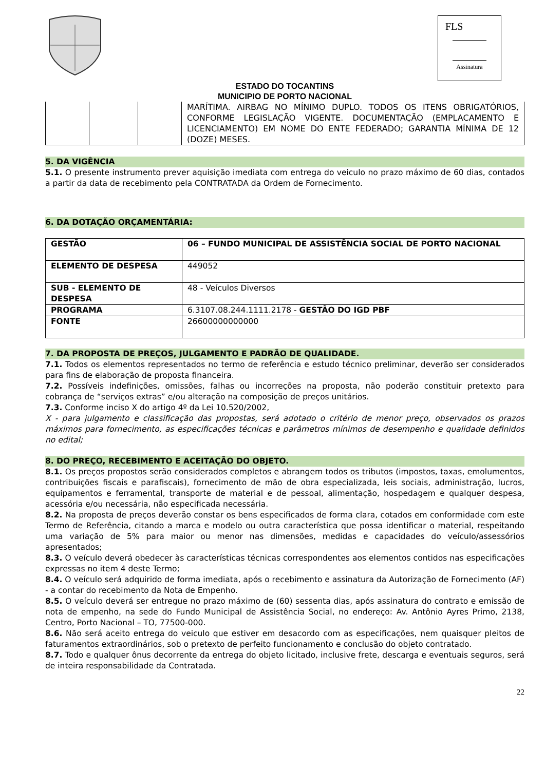FLS
Assinatura
ESTADO DO TOCANTINS
MUNICIPIO DE PORTO NACIONAL
| | | | MARÍTIMA. AIRBAG NO MÍNIMO DUPLO. TODOS OS ITENS OBRIGATÓRIOS, CONFORME LEGISLAÇÃO VIGENTE. DOCUMENTAÇÃO (EMPLACAMENTO E LICENCIAMENTO) EM NOME DO ENTE FEDERADO; GARANTIA MÍNIMA DE 12 (DOZE) MESES. |
5. DA VIGÊNCIA
5.1. O presente instrumento prever aquisição imediata com entrega do veiculo no prazo máximo de 60 dias, contados a partir da data de recebimento pela CONTRATADA da Ordem de Fornecimento.
6. DA DOTAÇÃO ORÇAMENTÁRIA:
| GESTÃO | 06 – FUNDO MUNICIPAL DE ASSISTÊNCIA SOCIAL DE PORTO NACIONAL |
| ELEMENTO DE DESPESA | 449052 |
| SUB - ELEMENTO DE DESPESA | 48 - Veículos Diversos |
| PROGRAMA | 6.3107.08.244.1111.2178 - GESTÃO DO IGD PBF |
| FONTE | 26600000000000 |
7. DA PROPOSTA DE PREÇOS, JULGAMENTO E PADRÃO DE QUALIDADE.
7.1. Todos os elementos representados no termo de referência e estudo técnico preliminar, deverão ser considerados para fins de elaboração de proposta financeira.
7.2. Possíveis indefinições, omissões, falhas ou incorreções na proposta, não poderão constituir pretexto para cobrança de “serviços extras” e/ou alteração na composição de preços unitários.
7.3. Conforme inciso X do artigo 4º da Lei 10.520/2002,
X - para julgamento e classificação das propostas, será adotado o critério de menor preço, observados os prazos máximos para fornecimento, as especificações técnicas e parâmetros mínimos de desempenho e qualidade definidos no edital;
8. DO PREÇO, RECEBIMENTO E ACEITAÇÃO DO OBJETO.
8.1. Os preços propostos serão considerados completos e abrangem todos os tributos (impostos, taxas, emolumentos, contribuições fiscais e parafiscais), fornecimento de mão de obra especializada, leis sociais, administração, lucros, equipamentos e ferramental, transporte de material e de pessoal, alimentação, hospedagem e qualquer despesa, acessória e/ou necessária, não especificada necessária.
8.2. Na proposta de preços deverão constar os bens especificados de forma clara, cotados em conformidade com este Termo de Referência, citando a marca e modelo ou outra característica que possa identificar o material, respeitando uma variação de 5% para maior ou menor nas dimensões, medidas e capacidades do veículo/assessórios apresentados;
8.3. O veículo deverá obedecer às características técnicas correspondentes aos elementos contidos nas especificações expressas no item 4 deste Termo;
8.4. O veículo será adquirido de forma imediata, após o recebimento e assinatura da Autorização de Fornecimento (AF) - a contar do recebimento da Nota de Empenho.
8.5. O veículo deverá ser entregue no prazo máximo de (60) sessenta dias, após assinatura do contrato e emissão de nota de empenho, na sede do Fundo Municipal de Assistência Social, no endereço: Av. Antônio Ayres Primo, 2138, Centro, Porto Nacional – TO, 77500-000.
8.6. Não será aceito entrega do veiculo que estiver em desacordo com as especificações, nem quaisquer pleitos de faturamentos extraordinários, sob o pretexto de perfeito funcionamento e conclusão do objeto contratado.
8.7. Todo e qualquer ônus decorrente da entrega do objeto licitado, inclusive frete, descarga e eventuais seguros, será de inteira responsabilidade da Contratada.
22